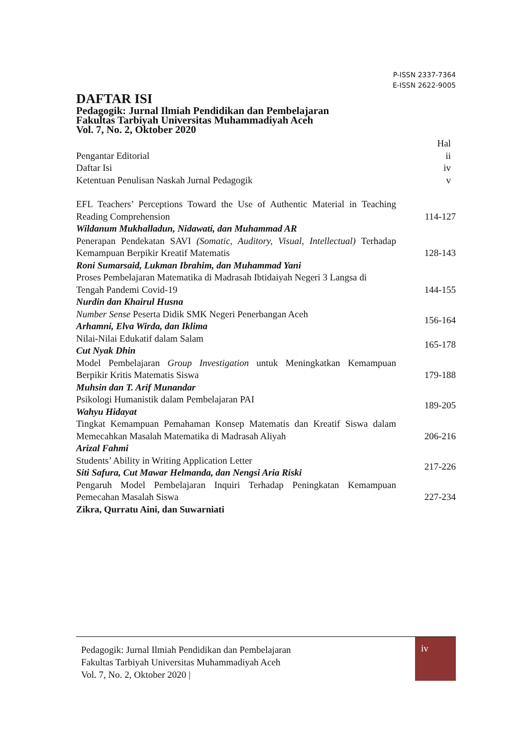P-ISSN 2337-7364
E-ISSN 2622-9005
DAFTAR ISI
Pedagogik: Jurnal Ilmiah Pendidikan dan Pembelajaran
Fakultas Tarbiyah Universitas Muhammadiyah Aceh
Vol. 7, No. 2, Oktober 2020
| | Hal |
| Pengantar Editorial | ii |
| Daftar Isi | iv |
| Ketentuan Penulisan Naskah Jurnal Pedagogik | v |
| EFL Teachers’ Perceptions Toward the Use of Authentic Material in Teaching Reading Comprehension Wildanum Mukhalladun, Nidawati, dan Muhammad AR | 114-127 |
| Penerapan Pendekatan SAVI (Somatic, Auditory, Visual, Intellectual) Terhadap Kemampuan Berpikir Kreatif Matematis Roni Sumarsaid, Lukman Ibrahim, dan Muhammad Yani | 128-143 |
| Proses Pembelajaran Matematika di Madrasah Ibtidaiyah Negeri 3 Langsa di Tengah Pandemi Covid-19 Nurdin dan Khairul Husna | 144-155 |
| Number Sense Peserta Didik SMK Negeri Penerbangan Aceh Arhamni, Elva Wirda, dan Iklima | 156-164 |
| Nilai-Nilai Edukatif dalam Salam Cut Nyak Dhin | 165-178 |
| Model Pembelajaran Group Investigation untuk Meningkatkan Kemampuan Berpikir Kritis Matematis Siswa Muhsin dan T. Arif Munandar | 179-188 |
| Psikologi Humanistik dalam Pembelajaran PAI Wahyu Hidayat | 189-205 |
| Tingkat Kemampuan Pemahaman Konsep Matematis dan Kreatif Siswa dalam Memecahkan Masalah Matematika di Madrasah Aliyah Arizal Fahmi | 206-216 |
| Students’ Ability in Writing Application Letter Siti Safura, Cut Mawar Helmanda, dan Nengsi Aria Riski | 217-226 |
| Pengaruh Model Pembelajaran Inquiri Terhadap Peningkatan Kemampuan Pemecahan Masalah Siswa Zikra, Qurratu Aini, dan Suwarniati | 227-234 |
Pedagogik: Jurnal Ilmiah Pendidikan dan Pembelajaran
Fakultas Tarbiyah Universitas Muhammadiyah Aceh
Vol. 7, No. 2, Oktober 2020 |
iv